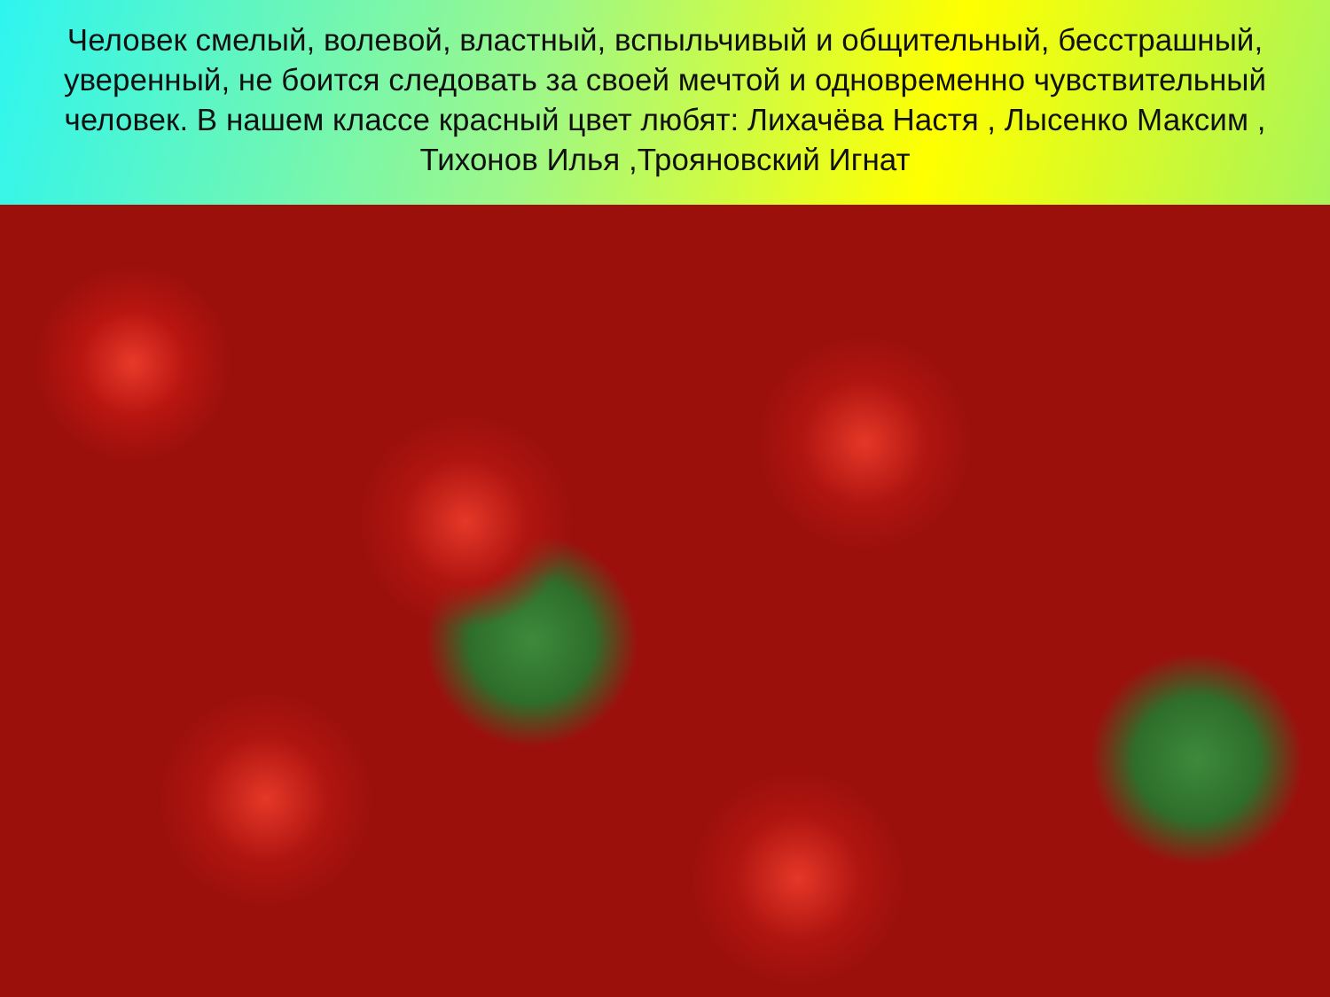Человек смелый, волевой, властный, вспыльчивый и общительный, бесстрашный, уверенный, не боится следовать за своей мечтой и одновременно чувствительный человек. В нашем классе красный цвет любят: Лихачёва Настя , Лысенко Максим , Тихонов Илья ,Трояновский Игнат